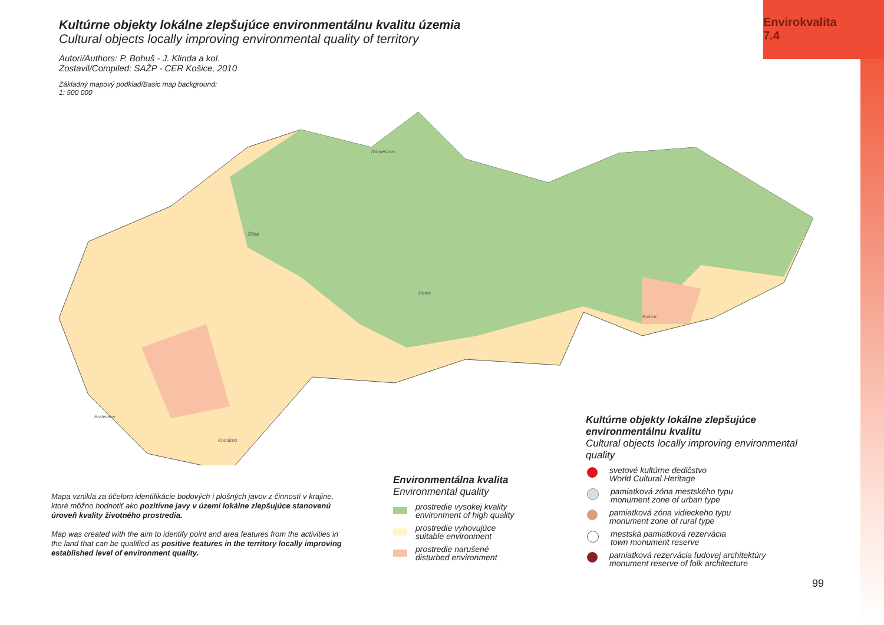Envirokvalita
7.4
Kultúrne objekty lokálne zlepšujúce environmentálnu kvalitu územia
Cultural objects locally improving environmental quality of territory
Autori/Authors: P. Bohuš - J. Klinda a kol.
Zostavil/Compiled: SAŽP - CER Košice, 2010
Základný mapový podklad/Basic map background:
1: 500 000
Námestovo
Žilina
Detva
Košice
Bratislava
Komárno
Mapa vznikla za účelom identifikácie bodových i plošných javov z činností v krajine, ktoré môžno hodnotiť ako pozitívne javy v území lokálne zlepšujúce stanovenú úroveň kvality životného prostredia.
Map was created with the aim to identify point and area features from the activities in the land that can be qualified as positive features in the territory locally improving established level of environment quality.
Environmentálna kvalita
Environmental quality
prostredie vysokej kvality
environment of high quality
prostredie vyhovujúce
suitable environment
prostredie narušené
disturbed environment
Kultúrne objekty lokálne zlepšujúce environmentálnu kvalitu
Cultural objects locally improving environmental quality
svetové kultúrne dedičstvo
World Cultural Heritage
pamiatková zóna mestského typu
monument zone of urban type
pamiatková zóna vidieckeho typu
monument zone of rural type
mestská pamiatková rezervácia
town monument reserve
pamiatková rezervácia ľudovej architektúry
monument reserve of folk architecture
99